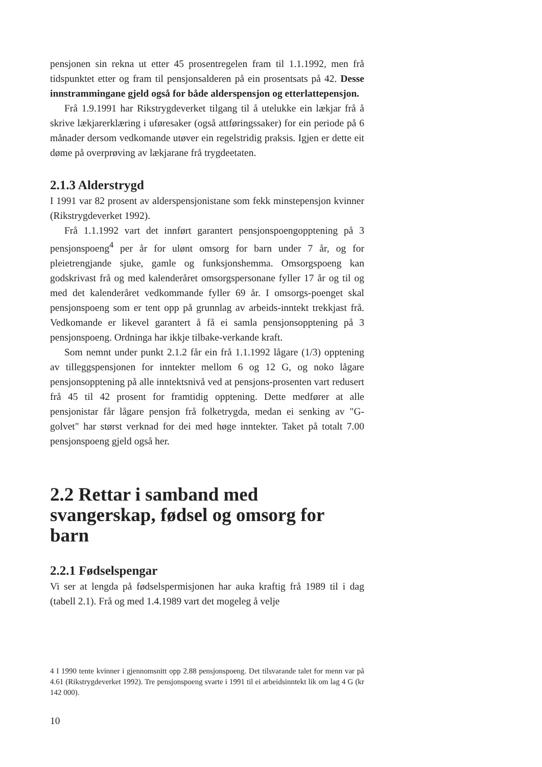pensjonen sin rekna ut etter 45 prosentregelen fram til 1.1.1992, men frå tidspunktet etter og fram til pensjonsalderen på ein prosentsats på 42. Desse innstrammingane gjeld også for både alderspensjon og etterlattepensjon.
Frå 1.9.1991 har Rikstrygdeverket tilgang til å utelukke ein lækjar frå å skrive lækjarerklæring i uføresaker (også attføringssaker) for ein periode på 6 månader dersom vedkomande utøver ein regelstridig praksis. Igjen er dette eit døme på overprøving av lækjarane frå trygdeetaten.
2.1.3 Alderstrygd
I 1991 var 82 prosent av alderspensjonistane som fekk minstepensjon kvinner (Rikstrygdeverket 1992).
Frå 1.1.1992 vart det innført garantert pensjonspoengopptening på 3 pensjonspoeng<sup>4</sup> per år for ulønt omsorg for barn under 7 år, og for pleietrengjande sjuke, gamle og funksjonshemma. Omsorgspoeng kan godskrivast frå og med kalenderåret omsorgspersonane fyller 17 år og til og med det kalenderåret vedkommande fyller 69 år. I omsorgs-poenget skal pensjonspoeng som er tent opp på grunnlag av arbeids-inntekt trekkjast frå. Vedkomande er likevel garantert å få ei samla pensjonsopptening på 3 pensjonspoeng. Ordninga har ikkje tilbake-verkande kraft.
Som nemnt under punkt 2.1.2 får ein frå 1.1.1992 lågare (1/3) opptening av tilleggspensjonen for inntekter mellom 6 og 12 G, og noko lågare pensjonsopptening på alle inntektsnivå ved at pensjons-prosenten vart redusert frå 45 til 42 prosent for framtidig opptening. Dette medfører at alle pensjonistar får lågare pensjon frå folketrygda, medan ei senking av "G-golvet" har størst verknad for dei med høge inntekter. Taket på totalt 7.00 pensjonspoeng gjeld også her.
2.2 Rettar i samband med svangerskap, fødsel og omsorg for barn
2.2.1 Fødselspengar
Vi ser at lengda på fødselspermisjonen har auka kraftig frå 1989 til i dag (tabell 2.1). Frå og med 1.4.1989 vart det mogeleg å velje
4 I 1990 tente kvinner i gjennomsnitt opp 2.88 pensjonspoeng. Det tilsvarande talet for menn var på 4.61 (Rikstrygdeverket 1992). Tre pensjonspoeng svarte i 1991 til ei arbeidsinntekt lik om lag 4 G (kr 142 000).
10